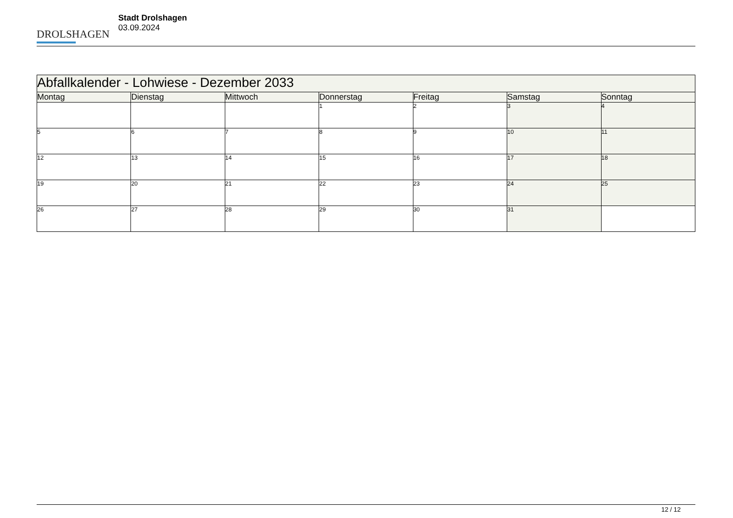DROLSHAGEN
Stadt Drolshagen
03.09.2024
| Abfallkalender - Lohwiese - Dezember 2033 | | | | | | |
| --- | --- | --- | --- | --- | --- | --- |
| Montag | Dienstag | Mittwoch | Donnerstag | Freitag | Samstag | Sonntag |
| | | | 1 | 2 | 3 | 4 |
| 5 | 6 | 7 | 8 | 9 | 10 | 11 |
| 12 | 13 | 14 | 15 | 16 | 17 | 18 |
| 19 | 20 | 21 | 22 | 23 | 24 | 25 |
| 26 | 27 | 28 | 29 | 30 | 31 | |
12 / 12